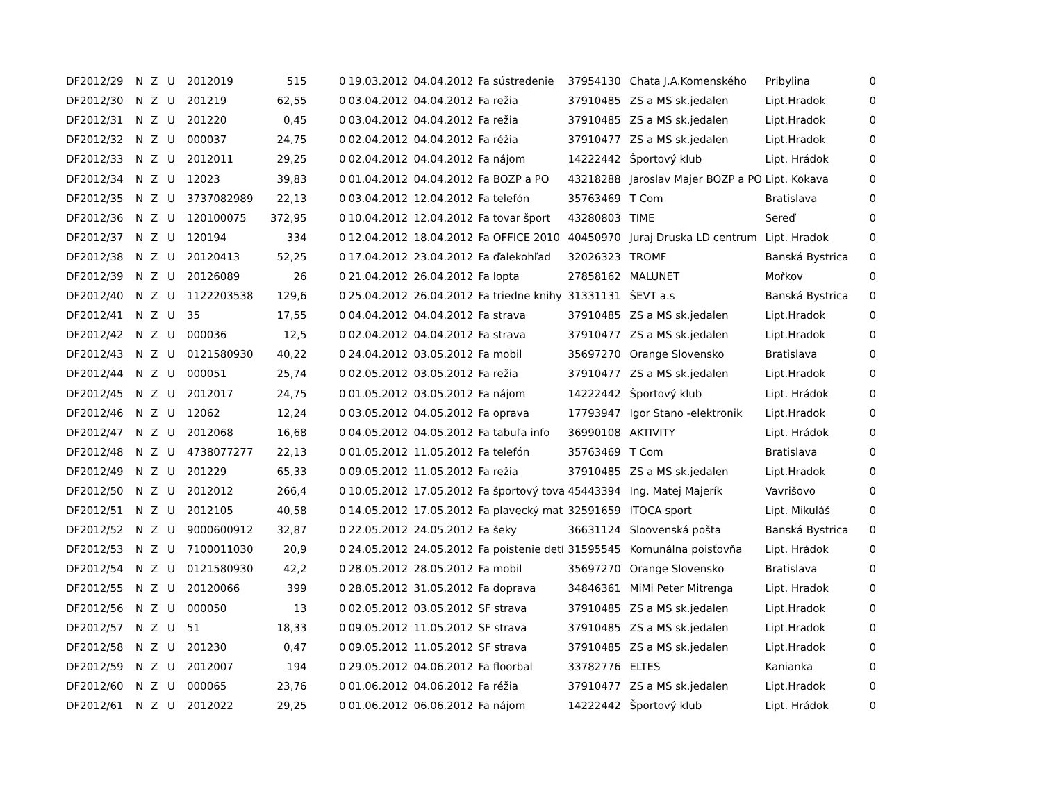| DF2012/29 | N | Z | U | 2012019 | 515 | 0 | 19.03.2012 | 04.04.2012 | Fa sústredenie | 37954130 | Chata J.A.Komenského | Pribylina | 0 |
| DF2012/30 | N | Z | U | 201219 | 62,55 | 0 | 03.04.2012 | 04.04.2012 | Fa režia | 37910485 | ZS a MS sk.jedalen | Lipt.Hradok | 0 |
| DF2012/31 | N | Z | U | 201220 | 0,45 | 0 | 03.04.2012 | 04.04.2012 | Fa režia | 37910485 | ZS a MS sk.jedalen | Lipt.Hradok | 0 |
| DF2012/32 | N | Z | U | 000037 | 24,75 | 0 | 02.04.2012 | 04.04.2012 | Fa réžia | 37910477 | ZS a MS sk.jedalen | Lipt.Hradok | 0 |
| DF2012/33 | N | Z | U | 2012011 | 29,25 | 0 | 02.04.2012 | 04.04.2012 | Fa nájom | 14222442 | Športový klub | Lipt. Hrádok | 0 |
| DF2012/34 | N | Z | U | 12023 | 39,83 | 0 | 01.04.2012 | 04.04.2012 | Fa BOZP a PO | 43218288 | Jaroslav Majer BOZP a PO | Lipt. Kokava | 0 |
| DF2012/35 | N | Z | U | 3737082989 | 22,13 | 0 | 03.04.2012 | 12.04.2012 | Fa telefón | 35763469 | T Com | Bratislava | 0 |
| DF2012/36 | N | Z | U | 120100075 | 372,95 | 0 | 10.04.2012 | 12.04.2012 | Fa tovar šport | 43280803 | TIME | Sereď | 0 |
| DF2012/37 | N | Z | U | 120194 | 334 | 0 | 12.04.2012 | 18.04.2012 | Fa OFFICE 2010 | 40450970 | Juraj Druska LD centrum | Lipt. Hradok | 0 |
| DF2012/38 | N | Z | U | 20120413 | 52,25 | 0 | 17.04.2012 | 23.04.2012 | Fa ďalekohľad | 32026323 | TROMF | Banská Bystrica | 0 |
| DF2012/39 | N | Z | U | 20126089 | 26 | 0 | 21.04.2012 | 26.04.2012 | Fa lopta | 27858162 | MALUNET | Mořkov | 0 |
| DF2012/40 | N | Z | U | 1122203538 | 129,6 | 0 | 25.04.2012 | 26.04.2012 | Fa triedne knihy | 31331131 | ŠEVT a.s | Banská Bystrica | 0 |
| DF2012/41 | N | Z | U | 35 | 17,55 | 0 | 04.04.2012 | 04.04.2012 | Fa strava | 37910485 | ZS a MS sk.jedalen | Lipt.Hradok | 0 |
| DF2012/42 | N | Z | U | 000036 | 12,5 | 0 | 02.04.2012 | 04.04.2012 | Fa strava | 37910477 | ZS a MS sk.jedalen | Lipt.Hradok | 0 |
| DF2012/43 | N | Z | U | 0121580930 | 40,22 | 0 | 24.04.2012 | 03.05.2012 | Fa mobil | 35697270 | Orange Slovensko | Bratislava | 0 |
| DF2012/44 | N | Z | U | 000051 | 25,74 | 0 | 02.05.2012 | 03.05.2012 | Fa režia | 37910477 | ZS a MS sk.jedalen | Lipt.Hradok | 0 |
| DF2012/45 | N | Z | U | 2012017 | 24,75 | 0 | 01.05.2012 | 03.05.2012 | Fa nájom | 14222442 | Športový klub | Lipt. Hrádok | 0 |
| DF2012/46 | N | Z | U | 12062 | 12,24 | 0 | 03.05.2012 | 04.05.2012 | Fa oprava | 17793947 | Igor Stano -elektronik | Lipt.Hradok | 0 |
| DF2012/47 | N | Z | U | 2012068 | 16,68 | 0 | 04.05.2012 | 04.05.2012 | Fa tabuľa info | 36990108 | AKTIVITY | Lipt. Hrádok | 0 |
| DF2012/48 | N | Z | U | 4738077277 | 22,13 | 0 | 01.05.2012 | 11.05.2012 | Fa telefón | 35763469 | T Com | Bratislava | 0 |
| DF2012/49 | N | Z | U | 201229 | 65,33 | 0 | 09.05.2012 | 11.05.2012 | Fa režia | 37910485 | ZS a MS sk.jedalen | Lipt.Hradok | 0 |
| DF2012/50 | N | Z | U | 2012012 | 266,4 | 0 | 10.05.2012 | 17.05.2012 | Fa športový tova | 45443394 | Ing. Matej Majerík | Vavrišovo | 0 |
| DF2012/51 | N | Z | U | 2012105 | 40,58 | 0 | 14.05.2012 | 17.05.2012 | Fa plavecký mat | 32591659 | ITOCA sport | Lipt. Mikuláš | 0 |
| DF2012/52 | N | Z | U | 9000600912 | 32,87 | 0 | 22.05.2012 | 24.05.2012 | Fa šeky | 36631124 | Sloovenská pošta | Banská Bystrica | 0 |
| DF2012/53 | N | Z | U | 7100011030 | 20,9 | 0 | 24.05.2012 | 24.05.2012 | Fa poistenie detí | 31595545 | Komunálna poisťovňa | Lipt. Hrádok | 0 |
| DF2012/54 | N | Z | U | 0121580930 | 42,2 | 0 | 28.05.2012 | 28.05.2012 | Fa mobil | 35697270 | Orange Slovensko | Bratislava | 0 |
| DF2012/55 | N | Z | U | 20120066 | 399 | 0 | 28.05.2012 | 31.05.2012 | Fa doprava | 34846361 | MiMi Peter Mitrenga | Lipt. Hradok | 0 |
| DF2012/56 | N | Z | U | 000050 | 13 | 0 | 02.05.2012 | 03.05.2012 | SF strava | 37910485 | ZS a MS sk.jedalen | Lipt.Hradok | 0 |
| DF2012/57 | N | Z | U | 51 | 18,33 | 0 | 09.05.2012 | 11.05.2012 | SF strava | 37910485 | ZS a MS sk.jedalen | Lipt.Hradok | 0 |
| DF2012/58 | N | Z | U | 201230 | 0,47 | 0 | 09.05.2012 | 11.05.2012 | SF strava | 37910485 | ZS a MS sk.jedalen | Lipt.Hradok | 0 |
| DF2012/59 | N | Z | U | 2012007 | 194 | 0 | 29.05.2012 | 04.06.2012 | Fa floorbal | 33782776 | ELTES | Kanianka | 0 |
| DF2012/60 | N | Z | U | 000065 | 23,76 | 0 | 01.06.2012 | 04.06.2012 | Fa réžia | 37910477 | ZS a MS sk.jedalen | Lipt.Hradok | 0 |
| DF2012/61 | N | Z | U | 2012022 | 29,25 | 0 | 01.06.2012 | 06.06.2012 | Fa nájom | 14222442 | Športový klub | Lipt. Hrádok | 0 |